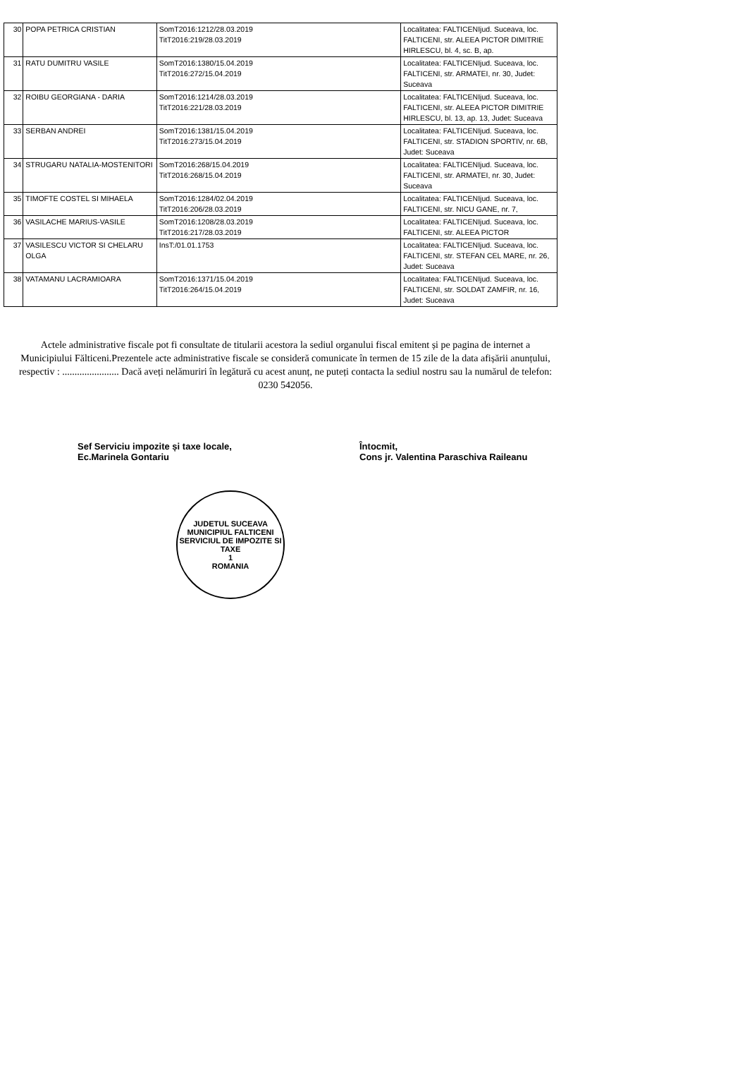| 30 | POPA PETRICA CRISTIAN | SomT2016:1212/28.03.2019 TitT2016:219/28.03.2019 | Localitatea: FALTICENIjud. Suceava, loc. FALTICENI, str. ALEEA PICTOR DIMITRIE HIRLESCU, bl. 4, sc. B, ap. |
| 31 | RATU DUMITRU VASILE | SomT2016:1380/15.04.2019 TitT2016:272/15.04.2019 | Localitatea: FALTICENIjud. Suceava, loc. FALTICENI, str. ARMATEI, nr. 30, Judet: Suceava |
| 32 | ROIBU GEORGIANA - DARIA | SomT2016:1214/28.03.2019 TitT2016:221/28.03.2019 | Localitatea: FALTICENIjud. Suceava, loc. FALTICENI, str. ALEEA PICTOR DIMITRIE HIRLESCU, bl. 13, ap. 13, Judet: Suceava |
| 33 | SERBAN ANDREI | SomT2016:1381/15.04.2019 TitT2016:273/15.04.2019 | Localitatea: FALTICENIjud. Suceava, loc. FALTICENI, str. STADION SPORTIV, nr. 6B, Judet: Suceava |
| 34 | STRUGARU NATALIA-MOSTENITORI | SomT2016:268/15.04.2019 TitT2016:268/15.04.2019 | Localitatea: FALTICENIjud. Suceava, loc. FALTICENI, str. ARMATEI, nr. 30, Judet: Suceava |
| 35 | TIMOFTE COSTEL SI MIHAELA | SomT2016:1284/02.04.2019 TitT2016:206/28.03.2019 | Localitatea: FALTICENIjud. Suceava, loc. FALTICENI, str. NICU GANE, nr. 7, |
| 36 | VASILACHE MARIUS-VASILE | SomT2016:1208/28.03.2019 TitT2016:217/28.03.2019 | Localitatea: FALTICENIjud. Suceava, loc. FALTICENI, str. ALEEA PICTOR |
| 37 | VASILESCU VICTOR SI CHELARU OLGA | InsT:/01.01.1753 | Localitatea: FALTICENIjud. Suceava, loc. FALTICENI, str. STEFAN CEL MARE, nr. 26, Judet: Suceava |
| 38 | VATAMANU LACRAMIOARA | SomT2016:1371/15.04.2019 TitT2016:264/15.04.2019 | Localitatea: FALTICENIjud. Suceava, loc. FALTICENI, str. SOLDAT ZAMFIR, nr. 16, Judet: Suceava |
Actele administrative fiscale pot fi consultate de titularii acestora la sediul organului fiscal emitent și pe pagina de internet a Municipiului Fălticeni.Prezentele acte administrative fiscale se consideră comunicate în termen de 15 zile de la data afișării anunțului, respectiv : ....................... Dacă aveți nelămuriri în legătură cu acest anunț, ne puteți contacta la sediul nostru sau la numărul de telefon: 0230 542056.
Sef Serviciu impozite și taxe locale,
Ec.Marinela Gontariu
Întocmit,
Cons jr. Valentina Paraschiva Raileanu
JUDETUL SUCEAVA
MUNICIPIUL FALTICENI
SERVICIUL DE IMPOZITE SI TAXE
1
ROMANIA